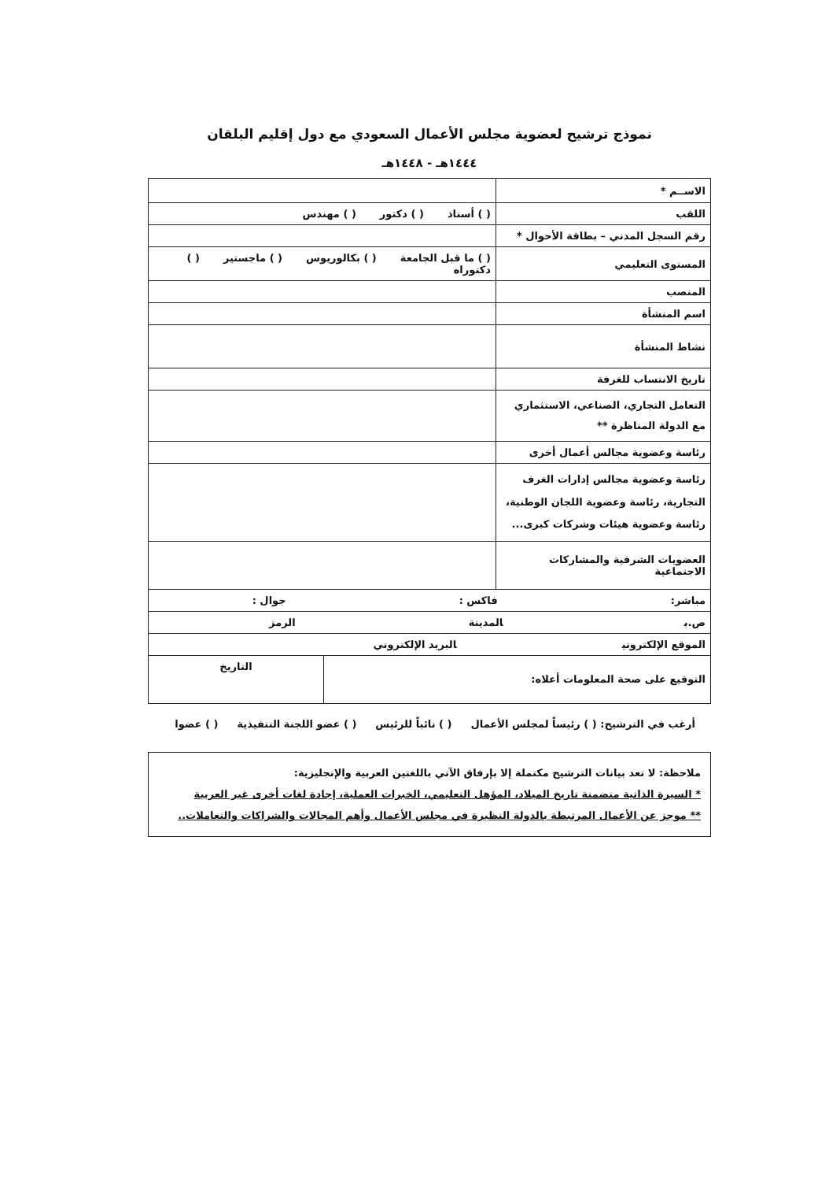نموذج ترشيح لعضوية مجلس الأعمال السعودي مع دول إقليم البلقان
١٤٤٤هـ - ١٤٤٨هـ
| الاســم * | |
| اللقب | ( ) أستاذ ( ) دكتور ( ) مهندس |
| رقم السجل المدني – بطاقة الأحوال * | |
| المستوى التعليمي | ( ) ما قبل الجامعة ( ) بكالوريوس ( ) ماجستير ( ) دكتوراه |
| المنصب | |
| اسم المنشأة | |
| نشاط المنشأة | |
| تاريخ الانتساب للغرفة | |
| التعامل التجاري، الصناعي، الاستثماري مع الدولة المناظرة ** | |
| رئاسة وعضوية مجالس أعمال أخرى | |
| رئاسة وعضوية مجالس إدارات الغرف التجارية، رئاسة وعضوية اللجان الوطنية، رئاسة وعضوية هيئات وشركات كبرى... | |
| العضويات الشرفية والمشاركات الاجتماعية | |
| مباشر: فاكس : جوال : | |
| ص.ب المدينة الرمز | |
| الموقع الإلكتروني البريد الإلكتروني | |
| التوقيع على صحة المعلومات أعلاه: | التاريخ |
أرغب في الترشيح: ( ) رئيساً لمجلس الأعمال ( ) نائباً للرئيس ( ) عضو اللجنة التنفيذية ( ) عضوا
ملاحظة: لا تعد بيانات الترشيح مكتملة إلا بإرفاق الآتي باللغتين العربية والإنجليزية:
* السيرة الذاتية متضمنة تاريخ الميلاد، المؤهل التعليمي، الخبرات العملية، إجادة لغات أخرى غير العربية
** موجز عن الأعمال المرتبطة بالدولة النظيرة في مجلس الأعمال وأهم المجالات والشراكات والتعاملات..